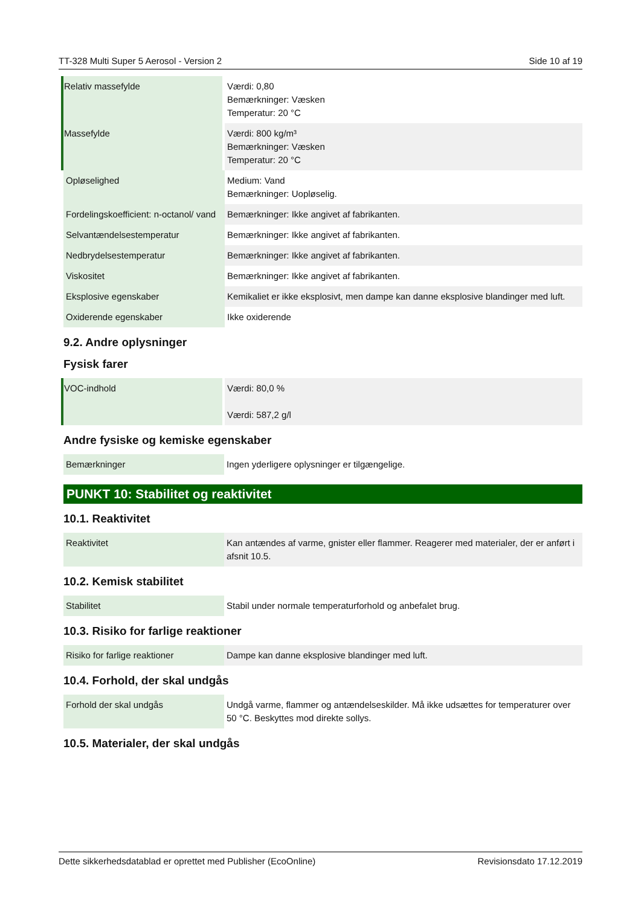TT-328 Multi Super 5 Aerosol - Version 2 Side 10 af 19
| Relativ massefylde | Værdi: 0,80 Bemærkninger: Væsken Temperatur: 20 °C |
| Massefylde | Værdi: 800 kg/m³ Bemærkninger: Væsken Temperatur: 20 °C |
| Opløselighed | Medium: Vand Bemærkninger: Uopløselig. |
| Fordelingskoefficient: n-octanol/ vand | Bemærkninger: Ikke angivet af fabrikanten. |
| Selvantændelsestemperatur | Bemærkninger: Ikke angivet af fabrikanten. |
| Nedbrydelsestemperatur | Bemærkninger: Ikke angivet af fabrikanten. |
| Viskositet | Bemærkninger: Ikke angivet af fabrikanten. |
| Eksplosive egenskaber | Kemikaliet er ikke eksplosivt, men dampe kan danne eksplosive blandinger med luft. |
| Oxiderende egenskaber | Ikke oxiderende |
9.2. Andre oplysninger
Fysisk farer
| VOC-indhold | Værdi: 80,0 % Værdi: 587,2 g/l |
Andre fysiske og kemiske egenskaber
| Bemærkninger | Ingen yderligere oplysninger er tilgængelige. |
PUNKT 10: Stabilitet og reaktivitet
10.1. Reaktivitet
| Reaktivitet | Kan antændes af varme, gnister eller flammer. Reagerer med materialer, der er anført i afsnit 10.5. |
10.2. Kemisk stabilitet
| Stabilitet | Stabil under normale temperaturforhold og anbefalet brug. |
10.3. Risiko for farlige reaktioner
| Risiko for farlige reaktioner | Dampe kan danne eksplosive blandinger med luft. |
10.4. Forhold, der skal undgås
| Forhold der skal undgås | Undgå varme, flammer og antændelseskilder. Må ikke udsættes for temperaturer over 50 °C. Beskyttes mod direkte sollys. |
10.5. Materialer, der skal undgås
Dette sikkerhedsdatablad er oprettet med Publisher (EcoOnline) Revisionsdato 17.12.2019